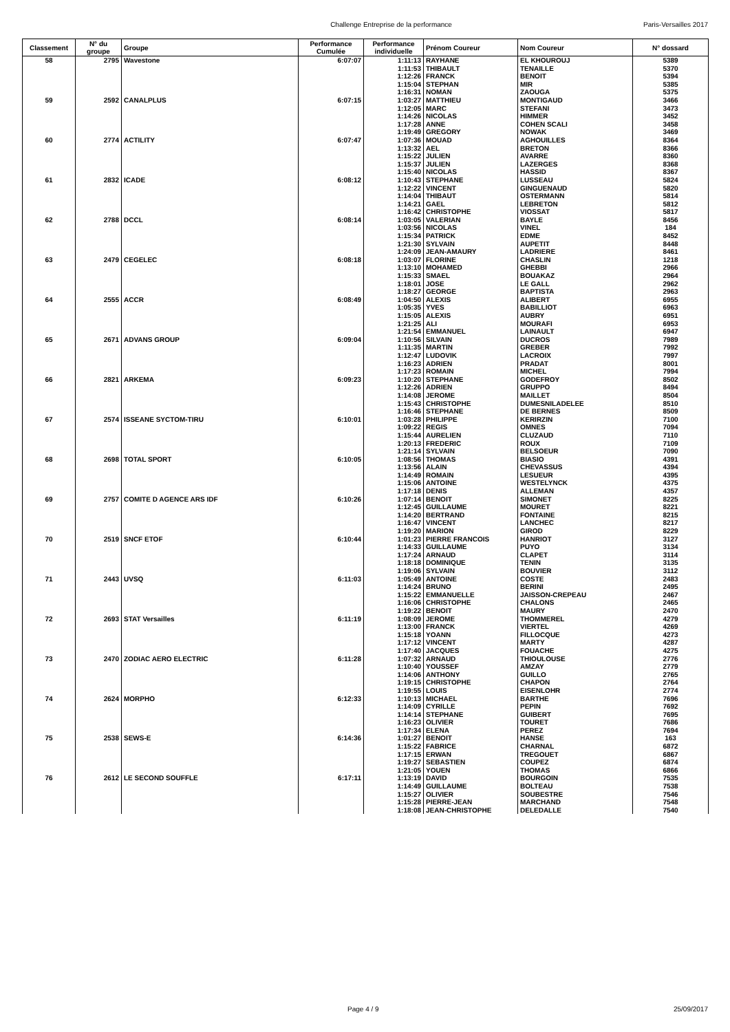Challenge Entreprise de la performance Paris-Versailles 2017
| Classement | N° du groupe | Groupe | Performance Cumulée | Performance individuelle | Prénom Coureur | Nom Coureur | N° dossard |
| --- | --- | --- | --- | --- | --- | --- | --- |
| 58 | 2795 | Wavestone | 6:07:07 | 1:11:13 | RAYHANE | EL KHOUROUJ | 5389 |
| | | | | 1:11:53 | THIBAULT | TENAILLE | 5370 |
| | | | | 1:12:26 | FRANCK | BENOIT | 5394 |
| | | | | 1:15:04 | STEPHAN | MIR | 5385 |
| | | | | 1:16:31 | NOMAN | ZAOUGA | 5375 |
| 59 | 2592 | CANALPLUS | 6:07:15 | 1:03:27 | MATTHIEU | MONTIGAUD | 3466 |
| | | | | 1:12:05 | MARC | STEFANI | 3473 |
| | | | | 1:14:26 | NICOLAS | HIMMER | 3452 |
| | | | | 1:17:28 | ANNE | COHEN SCALI | 3458 |
| | | | | 1:19:49 | GREGORY | NOWAK | 3469 |
| 60 | 2774 | ACTILITY | 6:07:47 | 1:07:36 | MOUAD | AGHOUILLES | 8364 |
| | | | | 1:13:32 | AEL | BRETON | 8366 |
| | | | | 1:15:22 | JULIEN | AVARRE | 8360 |
| | | | | 1:15:37 | JULIEN | LAZERGES | 8368 |
| | | | | 1:15:40 | NICOLAS | HASSID | 8367 |
| 61 | 2832 | ICADE | 6:08:12 | 1:10:43 | STEPHANE | LUSSEAU | 5824 |
| | | | | 1:12:22 | VINCENT | GINGUENAUD | 5820 |
| | | | | 1:14:04 | THIBAUT | OSTERMANN | 5814 |
| | | | | 1:14:21 | GAEL | LEBRETON | 5812 |
| | | | | 1:16:42 | CHRISTOPHE | VIOSSAT | 5817 |
| 62 | 2788 | DCCL | 6:08:14 | 1:03:05 | VALERIAN | BAYLE | 8456 |
| | | | | 1:03:56 | NICOLAS | VINEL | 184 |
| | | | | 1:15:34 | PATRICK | EDME | 8452 |
| | | | | 1:21:30 | SYLVAIN | AUPETIT | 8448 |
| | | | | 1:24:09 | JEAN-AMAURY | LADRIERE | 8461 |
| 63 | 2479 | CEGELEC | 6:08:18 | 1:03:07 | FLORINE | CHASLIN | 1218 |
| | | | | 1:13:10 | MOHAMED | GHEBBI | 2966 |
| | | | | 1:15:33 | SMAEL | BOUAKAZ | 2964 |
| | | | | 1:18:01 | JOSE | LE GALL | 2962 |
| | | | | 1:18:27 | GEORGE | BAPTISTA | 2963 |
| 64 | 2555 | ACCR | 6:08:49 | 1:04:50 | ALEXIS | ALIBERT | 6955 |
| | | | | 1:05:35 | YVES | BABILLIOT | 6963 |
| | | | | 1:15:05 | ALEXIS | AUBRY | 6951 |
| | | | | 1:21:25 | ALI | MOURAFI | 6953 |
| | | | | 1:21:54 | EMMANUEL | LAINAULT | 6947 |
| 65 | 2671 | ADVANS GROUP | 6:09:04 | 1:10:56 | SILVAIN | DUCROS | 7989 |
| | | | | 1:11:35 | MARTIN | GREBER | 7992 |
| | | | | 1:12:47 | LUDOVIK | LACROIX | 7997 |
| | | | | 1:16:23 | ADRIEN | PRADAT | 8001 |
| | | | | 1:17:23 | ROMAIN | MICHEL | 7994 |
| 66 | 2821 | ARKEMA | 6:09:23 | 1:10:20 | STEPHANE | GODEFROY | 8502 |
| | | | | 1:12:26 | ADRIEN | GRUPPO | 8494 |
| | | | | 1:14:08 | JEROME | MAILLET | 8504 |
| | | | | 1:15:43 | CHRISTOPHE | DUMESNILADELEE | 8510 |
| | | | | 1:16:46 | STEPHANE | DE BERNES | 8509 |
| 67 | 2574 | ISSEANE SYCTOM-TIRU | 6:10:01 | 1:03:28 | PHILIPPE | KERIRZIN | 7100 |
| | | | | 1:09:22 | REGIS | OMNES | 7094 |
| | | | | 1:15:44 | AURELIEN | CLUZAUD | 7110 |
| | | | | 1:20:13 | FREDERIC | ROUX | 7109 |
| | | | | 1:21:14 | SYLVAIN | BELSOEUR | 7090 |
| 68 | 2698 | TOTAL SPORT | 6:10:05 | 1:08:56 | THOMAS | BIASIO | 4391 |
| | | | | 1:13:56 | ALAIN | CHEVASSUS | 4394 |
| | | | | 1:14:49 | ROMAIN | LESUEUR | 4395 |
| | | | | 1:15:06 | ANTOINE | WESTELYNCK | 4375 |
| | | | | 1:17:18 | DENIS | ALLEMAN | 4357 |
| 69 | 2757 | COMITE D AGENCE ARS IDF | 6:10:26 | 1:07:14 | BENOIT | SIMONET | 8225 |
| | | | | 1:12:45 | GUILLAUME | MOURET | 8221 |
| | | | | 1:14:20 | BERTRAND | FONTAINE | 8215 |
| | | | | 1:16:47 | VINCENT | LANCHEC | 8217 |
| | | | | 1:19:20 | MARION | GIROD | 8229 |
| 70 | 2519 | SNCF ETOF | 6:10:44 | 1:01:23 | PIERRE FRANCOIS | HANRIOT | 3127 |
| | | | | 1:14:33 | GUILLAUME | PUYO | 3134 |
| | | | | 1:17:24 | ARNAUD | CLAPET | 3114 |
| | | | | 1:18:18 | DOMINIQUE | TENIN | 3135 |
| | | | | 1:19:06 | SYLVAIN | BOUVIER | 3112 |
| 71 | 2443 | UVSQ | 6:11:03 | 1:05:49 | ANTOINE | COSTE | 2483 |
| | | | | 1:14:24 | BRUNO | BERINI | 2495 |
| | | | | 1:15:22 | EMMANUELLE | JAISSON-CREPEAU | 2467 |
| | | | | 1:16:06 | CHRISTOPHE | CHALONS | 2465 |
| | | | | 1:19:22 | BENOIT | MAURY | 2470 |
| 72 | 2693 | STAT Versailles | 6:11:19 | 1:08:09 | JEROME | THOMMEREL | 4279 |
| | | | | 1:13:00 | FRANCK | VIERTEL | 4269 |
| | | | | 1:15:18 | YOANN | FILLOCQUE | 4273 |
| | | | | 1:17:12 | VINCENT | MARTY | 4287 |
| | | | | 1:17:40 | JACQUES | FOUACHE | 4275 |
| 73 | 2470 | ZODIAC AERO ELECTRIC | 6:11:28 | 1:07:32 | ARNAUD | THIOULOUSE | 2776 |
| | | | | 1:10:40 | YOUSSEF | AMZAY | 2779 |
| | | | | 1:14:06 | ANTHONY | GUILLO | 2765 |
| | | | | 1:19:15 | CHRISTOPHE | CHAPON | 2764 |
| | | | | 1:19:55 | LOUIS | EISENLOHR | 2774 |
| 74 | 2624 | MORPHO | 6:12:33 | 1:10:13 | MICHAEL | BARTHE | 7696 |
| | | | | 1:14:09 | CYRILLE | PEPIN | 7692 |
| | | | | 1:14:14 | STEPHANE | GUIBERT | 7695 |
| | | | | 1:16:23 | OLIVIER | TOURET | 7686 |
| | | | | 1:17:34 | ELENA | PEREZ | 7694 |
| 75 | 2538 | SEWS-E | 6:14:36 | 1:01:27 | BENOIT | HANSE | 163 |
| | | | | 1:15:22 | FABRICE | CHARNAL | 6872 |
| | | | | 1:17:15 | ERWAN | TREGOUET | 6867 |
| | | | | 1:19:27 | SEBASTIEN | COUPEZ | 6874 |
| | | | | 1:21:05 | YOUEN | THOMAS | 6866 |
| 76 | 2612 | LE SECOND SOUFFLE | 6:17:11 | 1:13:19 | DAVID | BOURGOIN | 7535 |
| | | | | 1:14:49 | GUILLAUME | BOLTEAU | 7538 |
| | | | | 1:15:27 | OLIVIER | SOUBESTRE | 7546 |
| | | | | 1:15:28 | PIERRE-JEAN | MARCHAND | 7548 |
| | | | | 1:18:08 | JEAN-CHRISTOPHE | DELEDALLE | 7540 |
Page 4 / 9 25/09/2017